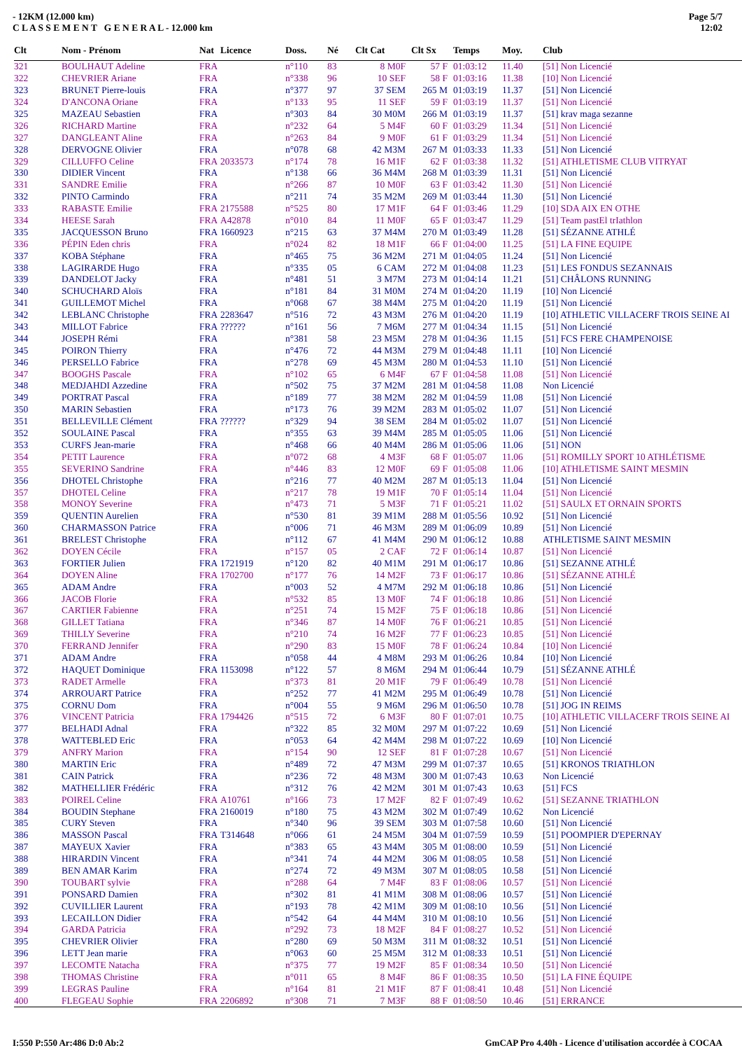- 12KM (12.000 km)
C L A S S E M E N T G E N E R A L - 12.000 km
Page 5/7
12:02
| Clt | Nom - Prénom | Nat | Licence | Doss. | Né | Clt Cat | Clt Sx | Temps | Moy. | Club |
| --- | --- | --- | --- | --- | --- | --- | --- | --- | --- | --- |
| 321 | BOULHAUT Adeline | FRA | | n°110 | 83 | 8 M0F | 57 F | 01:03:12 | 11.40 | [51] Non Licencié |
| 322 | CHEVRIER Ariane | FRA | | n°338 | 96 | 10 SEF | 58 F | 01:03:16 | 11.38 | [10] Non Licencié |
| 323 | BRUNET Pierre-louis | FRA | | n°377 | 97 | 37 SEM | 265 M | 01:03:19 | 11.37 | [51] Non Licencié |
| 324 | D'ANCONA Oriane | FRA | | n°133 | 95 | 11 SEF | 59 F | 01:03:19 | 11.37 | [51] Non Licencié |
| 325 | MAZEAU Sebastien | FRA | | n°303 | 84 | 30 M0M | 266 M | 01:03:19 | 11.37 | [51] krav maga sezanne |
| 326 | RICHARD Martine | FRA | | n°232 | 64 | 5 M4F | 60 F | 01:03:29 | 11.34 | [51] Non Licencié |
| 327 | DANGLEANT Aline | FRA | | n°263 | 84 | 9 M0F | 61 F | 01:03:29 | 11.34 | [51] Non Licencié |
| 328 | DERVOGNE Olivier | FRA | | n°078 | 68 | 42 M3M | 267 M | 01:03:33 | 11.33 | [51] Non Licencié |
| 329 | CILLUFFO Celine | FRA | 2033573 | n°174 | 78 | 16 M1F | 62 F | 01:03:38 | 11.32 | [51] ATHLETISME CLUB VITRYAT |
| 330 | DIDIER Vincent | FRA | | n°138 | 66 | 36 M4M | 268 M | 01:03:39 | 11.31 | [51] Non Licencié |
| 331 | SANDRE Emilie | FRA | | n°266 | 87 | 10 M0F | 63 F | 01:03:42 | 11.30 | [51] Non Licencié |
| 332 | PINTO Carmindo | FRA | | n°211 | 74 | 35 M2M | 269 M | 01:03:44 | 11.30 | [51] Non Licencié |
| 333 | RABASTE Emilie | FRA | 2175588 | n°525 | 80 | 17 M1F | 64 F | 01:03:46 | 11.29 | [10] SDA AIX EN OTHE |
| 334 | HEESE Sarah | FRA | A42878 | n°010 | 84 | 11 M0F | 65 F | 01:03:47 | 11.29 | [51] Team pastEl trIathlon |
| 335 | JACQUESSON Bruno | FRA | 1660923 | n°215 | 63 | 37 M4M | 270 M | 01:03:49 | 11.28 | [51] SÉZANNE ATHLÉ |
| 336 | PÉPIN Eden chris | FRA | | n°024 | 82 | 18 M1F | 66 F | 01:04:00 | 11.25 | [51] LA FINE EQUIPE |
| 337 | KOBA Stéphane | FRA | | n°465 | 75 | 36 M2M | 271 M | 01:04:05 | 11.24 | [51] Non Licencié |
| 338 | LAGIRARDE Hugo | FRA | | n°335 | 05 | 6 CAM | 272 M | 01:04:08 | 11.23 | [51] LES FONDUS SEZANNAIS |
| 339 | DANDELOT Jacky | FRA | | n°481 | 51 | 3 M7M | 273 M | 01:04:14 | 11.21 | [51] CHÂLONS RUNNING |
| 340 | SCHUCHARD Aloïs | FRA | | n°181 | 84 | 31 M0M | 274 M | 01:04:20 | 11.19 | [10] Non Licencié |
| 341 | GUILLEMOT Michel | FRA | | n°068 | 67 | 38 M4M | 275 M | 01:04:20 | 11.19 | [51] Non Licencié |
| 342 | LEBLANC Christophe | FRA | 2283647 | n°516 | 72 | 43 M3M | 276 M | 01:04:20 | 11.19 | [10] ATHLETIC VILLACERF TROIS SEINE AI |
| 343 | MILLOT Fabrice | FRA | ?????? | n°161 | 56 | 7 M6M | 277 M | 01:04:34 | 11.15 | [51] Non Licencié |
| 344 | JOSEPH Rémi | FRA | | n°381 | 58 | 23 M5M | 278 M | 01:04:36 | 11.15 | [51] FCS FERE CHAMPENOISE |
| 345 | POIRON Thierry | FRA | | n°476 | 72 | 44 M3M | 279 M | 01:04:48 | 11.11 | [10] Non Licencié |
| 346 | PERSELLO Fabrice | FRA | | n°278 | 69 | 45 M3M | 280 M | 01:04:53 | 11.10 | [51] Non Licencié |
| 347 | BOOGHS Pascale | FRA | | n°102 | 65 | 6 M4F | 67 F | 01:04:58 | 11.08 | [51] Non Licencié |
| 348 | MEDJAHDI Azzedine | FRA | | n°502 | 75 | 37 M2M | 281 M | 01:04:58 | 11.08 | Non Licencié |
| 349 | PORTRAT Pascal | FRA | | n°189 | 77 | 38 M2M | 282 M | 01:04:59 | 11.08 | [51] Non Licencié |
| 350 | MARIN Sebastien | FRA | | n°173 | 76 | 39 M2M | 283 M | 01:05:02 | 11.07 | [51] Non Licencié |
| 351 | BELLEVILLE Clément | FRA | ?????? | n°329 | 94 | 38 SEM | 284 M | 01:05:02 | 11.07 | [51] Non Licencié |
| 352 | SOULAINE Pascal | FRA | | n°355 | 63 | 39 M4M | 285 M | 01:05:05 | 11.06 | [51] Non Licencié |
| 353 | CURFS Jean-marie | FRA | | n°468 | 66 | 40 M4M | 286 M | 01:05:06 | 11.06 | [51] NON |
| 354 | PETIT Laurence | FRA | | n°072 | 68 | 4 M3F | 68 F | 01:05:07 | 11.06 | [51] ROMILLY SPORT 10 ATHLÉTISME |
| 355 | SEVERINO Sandrine | FRA | | n°446 | 83 | 12 M0F | 69 F | 01:05:08 | 11.06 | [10] ATHLETISME SAINT MESMIN |
| 356 | DHOTEL Christophe | FRA | | n°216 | 77 | 40 M2M | 287 M | 01:05:13 | 11.04 | [51] Non Licencié |
| 357 | DHOTEL Celine | FRA | | n°217 | 78 | 19 M1F | 70 F | 01:05:14 | 11.04 | [51] Non Licencié |
| 358 | MONOY Severine | FRA | | n°473 | 71 | 5 M3F | 71 F | 01:05:21 | 11.02 | [51] SAULX ET ORNAIN SPORTS |
| 359 | QUENTIN Aurelien | FRA | | n°530 | 81 | 39 M1M | 288 M | 01:05:56 | 10.92 | [51] Non Licencié |
| 360 | CHARMASSON Patrice | FRA | | n°006 | 71 | 46 M3M | 289 M | 01:06:09 | 10.89 | [51] Non Licencié |
| 361 | BRELEST Christophe | FRA | | n°112 | 67 | 41 M4M | 290 M | 01:06:12 | 10.88 | ATHLETISME SAINT MESMIN |
| 362 | DOYEN Cécile | FRA | | n°157 | 05 | 2 CAF | 72 F | 01:06:14 | 10.87 | [51] Non Licencié |
| 363 | FORTIER Julien | FRA | 1721919 | n°120 | 82 | 40 M1M | 291 M | 01:06:17 | 10.86 | [51] SEZANNE ATHLÉ |
| 364 | DOYEN Aline | FRA | 1702700 | n°177 | 76 | 14 M2F | 73 F | 01:06:17 | 10.86 | [51] SÉZANNE ATHLÉ |
| 365 | ADAM Andre | FRA | | n°003 | 52 | 4 M7M | 292 M | 01:06:18 | 10.86 | [51] Non Licencié |
| 366 | JACOB Florie | FRA | | n°532 | 85 | 13 M0F | 74 F | 01:06:18 | 10.86 | [51] Non Licencié |
| 367 | CARTIER Fabienne | FRA | | n°251 | 74 | 15 M2F | 75 F | 01:06:18 | 10.86 | [51] Non Licencié |
| 368 | GILLET Tatiana | FRA | | n°346 | 87 | 14 M0F | 76 F | 01:06:21 | 10.85 | [51] Non Licencié |
| 369 | THILLY Severine | FRA | | n°210 | 74 | 16 M2F | 77 F | 01:06:23 | 10.85 | [51] Non Licencié |
| 370 | FERRAND Jennifer | FRA | | n°290 | 83 | 15 M0F | 78 F | 01:06:24 | 10.84 | [10] Non Licencié |
| 371 | ADAM Andre | FRA | | n°058 | 44 | 4 M8M | 293 M | 01:06:26 | 10.84 | [10] Non Licencié |
| 372 | HAQUET Dominique | FRA | 1153098 | n°122 | 57 | 8 M6M | 294 M | 01:06:44 | 10.79 | [51] SÉZANNE ATHLÉ |
| 373 | RADET Armelle | FRA | | n°373 | 81 | 20 M1F | 79 F | 01:06:49 | 10.78 | [51] Non Licencié |
| 374 | ARROUART Patrice | FRA | | n°252 | 77 | 41 M2M | 295 M | 01:06:49 | 10.78 | [51] Non Licencié |
| 375 | CORNU Dom | FRA | | n°004 | 55 | 9 M6M | 296 M | 01:06:50 | 10.78 | [51] JOG IN REIMS |
| 376 | VINCENT Patricia | FRA | 1794426 | n°515 | 72 | 6 M3F | 80 F | 01:07:01 | 10.75 | [10] ATHLETIC VILLACERF TROIS SEINE AI |
| 377 | BELHADI Adnal | FRA | | n°322 | 85 | 32 M0M | 297 M | 01:07:22 | 10.69 | [51] Non Licencié |
| 378 | WATTEBLED Eric | FRA | | n°053 | 64 | 42 M4M | 298 M | 01:07:22 | 10.69 | [10] Non Licencié |
| 379 | ANFRY Marion | FRA | | n°154 | 90 | 12 SEF | 81 F | 01:07:28 | 10.67 | [51] Non Licencié |
| 380 | MARTIN Eric | FRA | | n°489 | 72 | 47 M3M | 299 M | 01:07:37 | 10.65 | [51] KRONOS TRIATHLON |
| 381 | CAIN Patrick | FRA | | n°236 | 72 | 48 M3M | 300 M | 01:07:43 | 10.63 | Non Licencié |
| 382 | MATHELLIER Frédéric | FRA | | n°312 | 76 | 42 M2M | 301 M | 01:07:43 | 10.63 | [51] FCS |
| 383 | POIREL Celine | FRA | A10761 | n°166 | 73 | 17 M2F | 82 F | 01:07:49 | 10.62 | [51] SEZANNE TRIATHLON |
| 384 | BOUDIN Stephane | FRA | 2160019 | n°180 | 75 | 43 M2M | 302 M | 01:07:49 | 10.62 | Non Licencié |
| 385 | CURY Steven | FRA | | n°340 | 96 | 39 SEM | 303 M | 01:07:58 | 10.60 | [51] Non Licencié |
| 386 | MASSON Pascal | FRA | T314648 | n°066 | 61 | 24 M5M | 304 M | 01:07:59 | 10.59 | [51] POOMPIER D'EPERNAY |
| 387 | MAYEUX Xavier | FRA | | n°383 | 65 | 43 M4M | 305 M | 01:08:00 | 10.59 | [51] Non Licencié |
| 388 | HIRARDIN Vincent | FRA | | n°341 | 74 | 44 M2M | 306 M | 01:08:05 | 10.58 | [51] Non Licencié |
| 389 | BEN AMAR Karim | FRA | | n°274 | 72 | 49 M3M | 307 M | 01:08:05 | 10.58 | [51] Non Licencié |
| 390 | TOUBART sylvie | FRA | | n°288 | 64 | 7 M4F | 83 F | 01:08:06 | 10.57 | [51] Non Licencié |
| 391 | PONSARD Damien | FRA | | n°302 | 81 | 41 M1M | 308 M | 01:08:06 | 10.57 | [51] Non Licencié |
| 392 | CUVILLIER Laurent | FRA | | n°193 | 78 | 42 M1M | 309 M | 01:08:10 | 10.56 | [51] Non Licencié |
| 393 | LECAILLON Didier | FRA | | n°542 | 64 | 44 M4M | 310 M | 01:08:10 | 10.56 | [51] Non Licencié |
| 394 | GARDA Patricia | FRA | | n°292 | 73 | 18 M2F | 84 F | 01:08:27 | 10.52 | [51] Non Licencié |
| 395 | CHEVRIER Olivier | FRA | | n°280 | 69 | 50 M3M | 311 M | 01:08:32 | 10.51 | [51] Non Licencié |
| 396 | LETT Jean marie | FRA | | n°063 | 60 | 25 M5M | 312 M | 01:08:33 | 10.51 | [51] Non Licencié |
| 397 | LECOMTE Natacha | FRA | | n°375 | 77 | 19 M2F | 85 F | 01:08:34 | 10.50 | [51] Non Licencié |
| 398 | THOMAS Christine | FRA | | n°011 | 65 | 8 M4F | 86 F | 01:08:35 | 10.50 | [51] LA FINE ÉQUIPE |
| 399 | LEGRAS Pauline | FRA | | n°164 | 81 | 21 M1F | 87 F | 01:08:41 | 10.48 | [51] Non Licencié |
| 400 | FLEGEAU Sophie | FRA | 2206892 | n°308 | 71 | 7 M3F | 88 F | 01:08:50 | 10.46 | [51] ERRANCE |
I:550 P:550 Ar:486 D:0 Ab:2 GmCAP Pro 4.40h - Licence d'utilisation accordée à COCAA